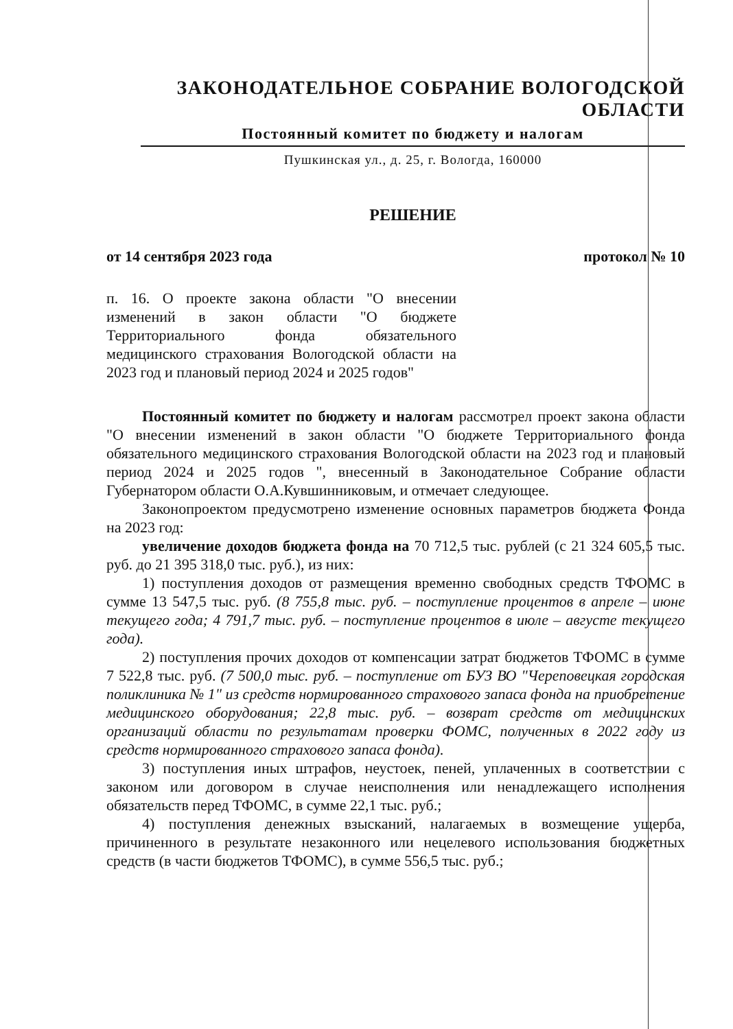ЗАКОНОДАТЕЛЬНОЕ СОБРАНИЕ ВОЛОГОДСКОЙ ОБЛАСТИ
Постоянный комитет по бюджету и налогам
Пушкинская ул., д. 25, г. Вологда, 160000
РЕШЕНИЕ
от 14 сентября 2023 года протокол № 10
п. 16. О проекте закона области "О внесении изменений в закон области "О бюджете Территориального фонда обязательного медицинского страхования Вологодской области на 2023 год и плановый период 2024 и 2025 годов"
Постоянный комитет по бюджету и налогам рассмотрел проект закона области "О внесении изменений в закон области "О бюджете Территориального фонда обязательного медицинского страхования Вологодской области на 2023 год и плановый период 2024 и 2025 годов ", внесенный в Законодательное Собрание области Губернатором области О.А.Кувшинниковым, и отмечает следующее.
Законопроектом предусмотрено изменение основных параметров бюджета Фонда на 2023 год:
увеличение доходов бюджета фонда на 70 712,5 тыс. рублей (с 21 324 605,5 тыс. руб. до 21 395 318,0 тыс. руб.), из них:
1) поступления доходов от размещения временно свободных средств ТФОМС в сумме 13 547,5 тыс. руб. (8 755,8 тыс. руб. – поступление процентов в апреле – июне текущего года; 4 791,7 тыс. руб. – поступление процентов в июле – августе текущего года).
2) поступления прочих доходов от компенсации затрат бюджетов ТФОМС в сумме 7 522,8 тыс. руб. (7 500,0 тыс. руб. – поступление от БУЗ ВО "Череповецкая городская поликлиника № 1" из средств нормированного страхового запаса фонда на приобретение медицинского оборудования; 22,8 тыс. руб. – возврат средств от медицинских организаций области по результатам проверки ФОМС, полученных в 2022 году из средств нормированного страхового запаса фонда).
3) поступления иных штрафов, неустоек, пеней, уплаченных в соответствии с законом или договором в случае неисполнения или ненадлежащего исполнения обязательств перед ТФОМС, в сумме 22,1 тыс. руб.;
4) поступления денежных взысканий, налагаемых в возмещение ущерба, причиненного в результате незаконного или нецелевого использования бюджетных средств (в части бюджетов ТФОМС), в сумме 556,5 тыс. руб.;